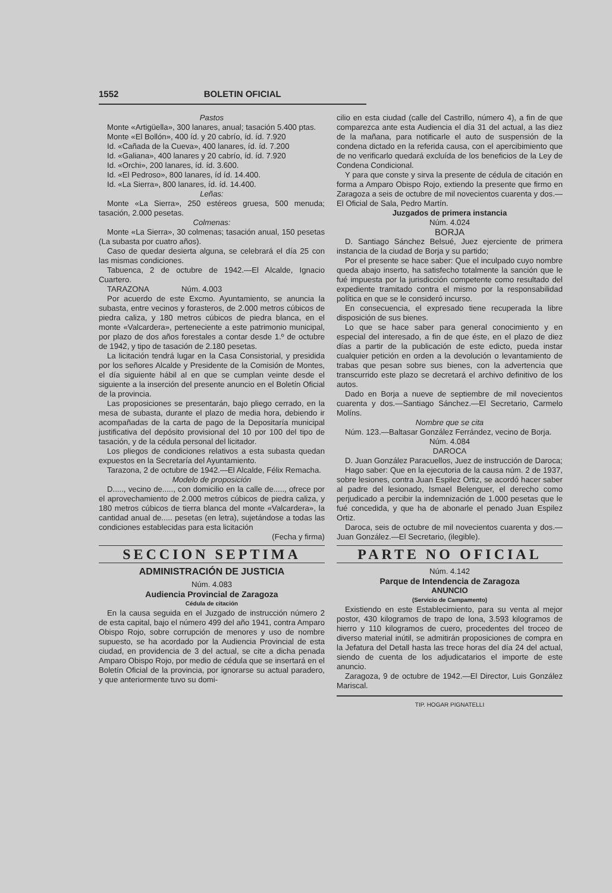1552 BOLETIN OFICIAL
Pastos
Monte «Artigüella», 300 lanares, anual; tasación 5.400 ptas.
Monte «El Bollón», 400 íd. y 20 cabrío, íd. íd. 7.920
Id. «Cañada de la Cueva», 400 lanares, íd. íd. 7.200
Id. «Galiana», 400 lanares y 20 cabrío, íd. íd. 7.920
Id. «Orchi», 200 lanares, íd. íd. 3.600.
Id. «El Pedroso», 800 lanares, íd íd. 14.400.
Id. «La Sierra», 800 lanares, íd. íd. 14.400.
Leñas:
Monte «La Sierra», 250 estéreos gruesa, 500 menuda; tasación, 2.000 pesetas.
Colmenas:
Monte «La Sierra», 30 colmenas; tasación anual, 150 pesetas (La subasta por cuatro años).
Caso de quedar desierta alguna, se celebrará el día 25 con las mismas condiciones.
Tabuenca, 2 de octubre de 1942.—El Alcalde, Ignacio Cuartero.
TARAZONA Núm. 4.003
Por acuerdo de este Excmo. Ayuntamiento, se anuncia la subasta, entre vecinos y forasteros, de 2.000 metros cúbicos de piedra caliza, y 180 metros cúbicos de piedra blanca, en el monte «Valcardera», perteneciente a este patrimonio municipal, por plazo de dos años forestales a contar desde 1.º de octubre de 1942, y tipo de tasación de 2.180 pesetas.
La licitación tendrá lugar en la Casa Consistorial, y presidida por los señores Alcalde y Presidente de la Comisión de Montes, el día siguiente hábil al en que se cumplan veinte desde el siguiente a la inserción del presente anuncio en el Boletín Oficial de la provincia.
Las proposiciones se presentarán, bajo pliego cerrado, en la mesa de subasta, durante el plazo de media hora, debiendo ir acompañadas de la carta de pago de la Depositaría municipal justificativa del depósito provisional del 10 por 100 del tipo de tasación, y de la cédula personal del licitador.
Los pliegos de condiciones relativos a esta subasta quedan expuestos en la Secretaría del Ayuntamiento.
Tarazona, 2 de octubre de 1942.—El Alcalde, Félix Remacha.
Modelo de proposición
D....., vecino de....., con domicilio en la calle de....., ofrece por el aprovechamiento de 2.000 metros cúbicos de piedra caliza, y 180 metros cúbicos de tierra blanca del monte «Valcardera», la cantidad anual de..... pesetas (en letra), sujetándose a todas las condiciones establecidas para esta licitación
(Fecha y firma)
SECCION SEPTIMA
ADMINISTRACIÓN DE JUSTICIA
Núm. 4.083
Audiencia Provincial de Zaragoza
Cédula de citación
En la causa seguida en el Juzgado de instrucción número 2 de esta capital, bajo el número 499 del año 1941, contra Amparo Obispo Rojo, sobre corrupción de menores y uso de nombre supuesto, se ha acordado por la Audiencia Provincial de esta ciudad, en providencia de 3 del actual, se cite a dicha penada Amparo Obispo Rojo, por medio de cédula que se insertará en el Boletín Oficial de la provincia, por ignorarse su actual paradero, y que anteriormente tuvo su domi-
cilio en esta ciudad (calle del Castrillo, número 4), a fin de que comparezca ante esta Audiencia el día 31 del actual, a las diez de la mañana, para notificarle el auto de suspensión de la condena dictado en la referida causa, con el apercibimiento que de no verificarlo quedará excluída de los beneficios de la Ley de Condena Condicional.
Y para que conste y sirva la presente de cédula de citación en forma a Amparo Obispo Rojo, extiendo la presente que firmo en Zaragoza a seis de octubre de mil novecientos cuarenta y dos.—El Oficial de Sala, Pedro Martín.
Juzgados de primera instancia
Núm. 4.024
BORJA
D. Santiago Sánchez Belsué, Juez ejerciente de primera instancia de la ciudad de Borja y su partido;
Por el presente se hace saber: Que el inculpado cuyo nombre queda abajo inserto, ha satisfecho totalmente la sanción que le fué impuesta por la jurisdicción competente como resultado del expediente tramitado contra el mismo por la responsabilidad política en que se le consideró incurso.
En consecuencia, el expresado tiene recuperada la libre disposición de sus bienes.
Lo que se hace saber para general conocimiento y en especial del interesado, a fin de que éste, en el plazo de diez días a partir de la publicación de este edicto, pueda instar cualquier petición en orden a la devolución o levantamiento de trabas que pesan sobre sus bienes, con la advertencia que transcurrido este plazo se decretará el archivo definitivo de los autos.
Dado en Borja a nueve de septiembre de mil novecientos cuarenta y dos.—Santiago Sánchez.—El Secretario, Carmelo Molíns.
Nombre que se cita
Núm. 123.—Baltasar González Ferrández, vecino de Borja.
Núm. 4.084
DAROCA
D. Juan González Paracuellos, Juez de instrucción de Daroca;
Hago saber: Que en la ejecutoria de la causa núm. 2 de 1937, sobre lesiones, contra Juan Espilez Ortiz, se acordó hacer saber al padre del lesionado, Ismael Belenguer, el derecho como perjudicado a percibir la indemnización de 1.000 pesetas que le fué concedida, y que ha de abonarle el penado Juan Espilez Ortiz.
Daroca, seis de octubre de mil novecientos cuarenta y dos.—Juan González.—El Secretario, (ilegible).
PARTE NO OFICIAL
Núm. 4.142
Parque de Intendencia de Zaragoza
ANUNCIO
(Servicio de Campamento)
Existiendo en este Establecimiento, para su venta al mejor postor, 430 kilogramos de trapo de lona, 3.593 kilogramos de hierro y 110 kilogramos de cuero, procedentes del troceo de diverso material inútil, se admitirán proposiciones de compra en la Jefatura del Detall hasta las trece horas del día 24 del actual, siendo de cuenta de los adjudicatarios el importe de este anuncio.
Zaragoza, 9 de octubre de 1942.—El Director, Luis González Mariscal.
TIP. HOGAR PIGNATELLI